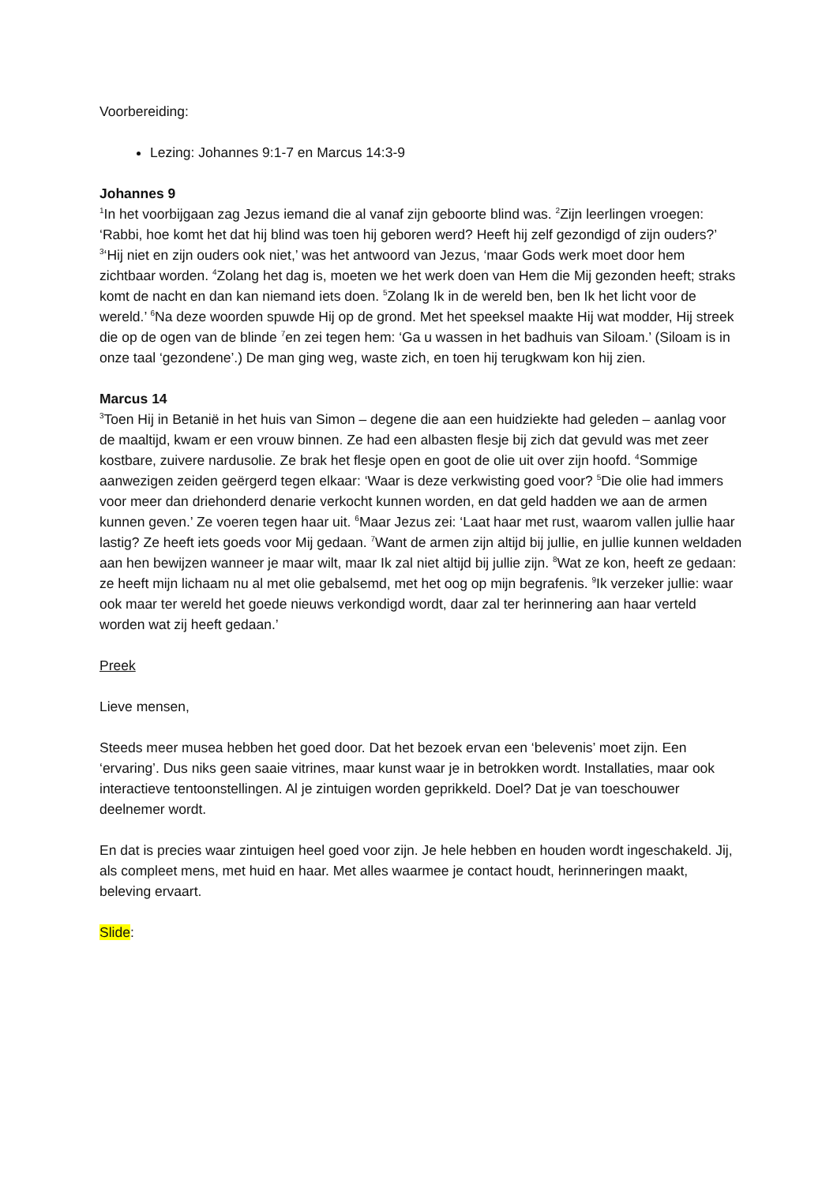Voorbereiding:
Lezing: Johannes 9:1-7 en Marcus 14:3-9
Johannes 9
<sup>1</sup> In het voorbijgaan zag Jezus iemand die al vanaf zijn geboorte blind was. <sup>2</sup>Zijn leerlingen vroegen: ‘Rabbi, hoe komt het dat hij blind was toen hij geboren werd? Heeft hij zelf gezondigd of zijn ouders?’ <sup>3</sup>‘Hij niet en zijn ouders ook niet,’ was het antwoord van Jezus, ‘maar Gods werk moet door hem zichtbaar worden. <sup>4</sup>Zolang het dag is, moeten we het werk doen van Hem die Mij gezonden heeft; straks komt de nacht en dan kan niemand iets doen. <sup>5</sup>Zolang Ik in de wereld ben, ben Ik het licht voor de wereld.’ <sup>6</sup>Na deze woorden spuwde Hij op de grond. Met het speeksel maakte Hij wat modder, Hij streek die op de ogen van de blinde <sup>7</sup>en zei tegen hem: ‘Ga u wassen in het badhuis van Siloam.’ (Siloam is in onze taal ‘gezondene’.) De man ging weg, waste zich, en toen hij terugkwam kon hij zien.
Marcus 14
<sup>3</sup> Toen Hij in Betanië in het huis van Simon – degene die aan een huidziekte had geleden – aanlag voor de maaltijd, kwam er een vrouw binnen. Ze had een albasten flesje bij zich dat gevuld was met zeer kostbare, zuivere nardusolie. Ze brak het flesje open en goot de olie uit over zijn hoofd. <sup>4</sup>Sommige aanwezigen zeiden geërgerd tegen elkaar: ‘Waar is deze verkwisting goed voor? <sup>5</sup>Die olie had immers voor meer dan driehonderd denarie verkocht kunnen worden, en dat geld hadden we aan de armen kunnen geven.’ Ze voeren tegen haar uit. <sup>6</sup>Maar Jezus zei: ‘Laat haar met rust, waarom vallen jullie haar lastig? Ze heeft iets goeds voor Mij gedaan. <sup>7</sup>Want de armen zijn altijd bij jullie, en jullie kunnen weldaden aan hen bewijzen wanneer je maar wilt, maar Ik zal niet altijd bij jullie zijn. <sup>8</sup>Wat ze kon, heeft ze gedaan: ze heeft mijn lichaam nu al met olie gebalsemd, met het oog op mijn begrafenis. <sup>9</sup>Ik verzeker jullie: waar ook maar ter wereld het goede nieuws verkondigd wordt, daar zal ter herinnering aan haar verteld worden wat zij heeft gedaan.’
Preek
Lieve mensen,
Steeds meer musea hebben het goed door. Dat het bezoek ervan een ‘belevenis’ moet zijn. Een ‘ervaring’. Dus niks geen saaie vitrines, maar kunst waar je in betrokken wordt. Installaties, maar ook interactieve tentoonstellingen. Al je zintuigen worden geprikkeld. Doel? Dat je van toeschouwer deelnemer wordt.
En dat is precies waar zintuigen heel goed voor zijn. Je hele hebben en houden wordt ingeschakeld. Jij, als compleet mens, met huid en haar. Met alles waarmee je contact houdt, herinneringen maakt, beleving ervaart.
Slide: